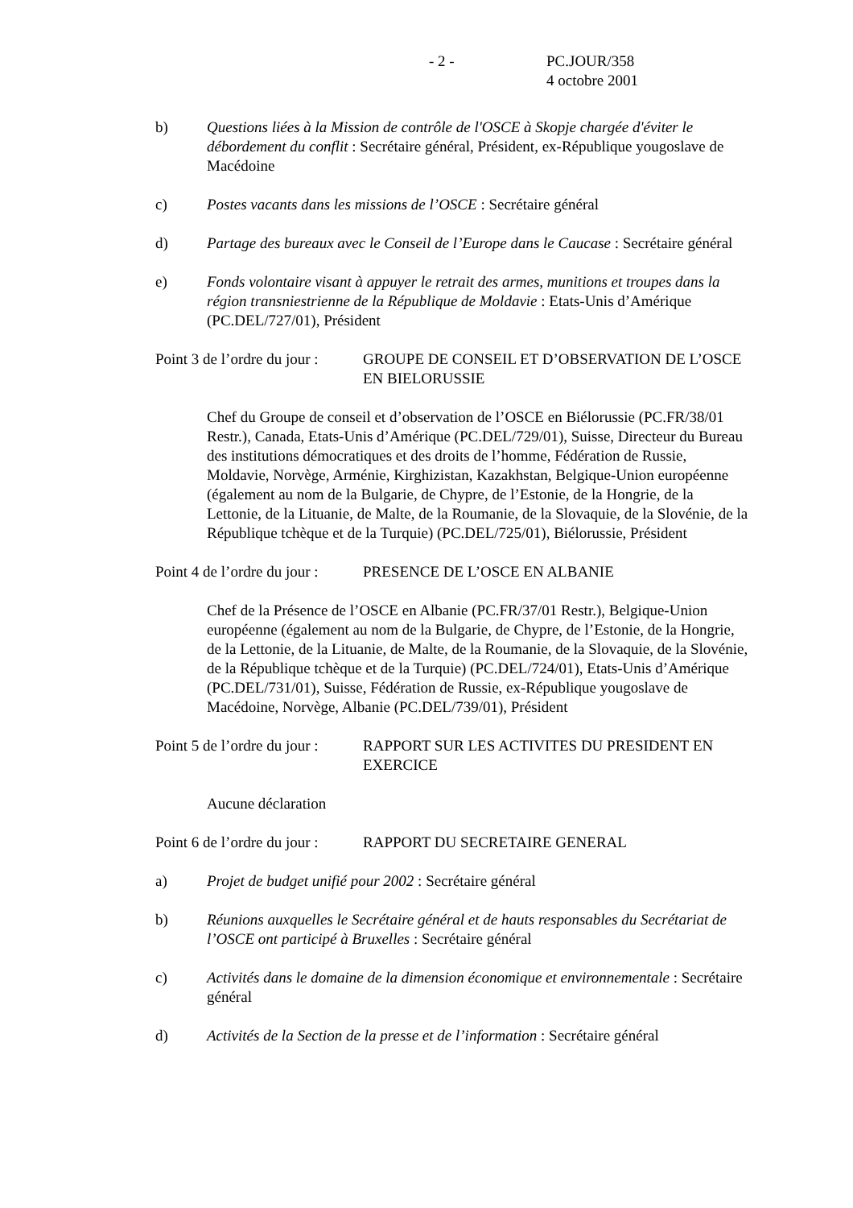- 2 - PC.JOUR/358
4 octobre 2001
b) Questions liées à la Mission de contrôle de l'OSCE à Skopje chargée d'éviter le débordement du conflit : Secrétaire général, Président, ex-République yougoslave de Macédoine
c) Postes vacants dans les missions de l’OSCE : Secrétaire général
d) Partage des bureaux avec le Conseil de l’Europe dans le Caucase : Secrétaire général
e) Fonds volontaire visant à appuyer le retrait des armes, munitions et troupes dans la région transniestrienne de la République de Moldavie : Etats-Unis d’Amérique (PC.DEL/727/01), Président
Point 3 de l’ordre du jour :
GROUPE DE CONSEIL ET D’OBSERVATION DE L’OSCE EN BIELORUSSIE
Chef du Groupe de conseil et d’observation de l’OSCE en Biélorussie (PC.FR/38/01 Restr.), Canada, Etats-Unis d’Amérique (PC.DEL/729/01), Suisse, Directeur du Bureau des institutions démocratiques et des droits de l’homme, Fédération de Russie, Moldavie, Norvège, Arménie, Kirghizistan, Kazakhstan, Belgique-Union européenne (également au nom de la Bulgarie, de Chypre, de l’Estonie, de la Hongrie, de la Lettonie, de la Lituanie, de Malte, de la Roumanie, de la Slovaquie, de la Slovénie, de la République tchèque et de la Turquie) (PC.DEL/725/01), Biélorussie, Président
Point 4 de l’ordre du jour :
PRESENCE DE L’OSCE EN ALBANIE
Chef de la Présence de l’OSCE en Albanie (PC.FR/37/01 Restr.), Belgique-Union européenne (également au nom de la Bulgarie, de Chypre, de l’Estonie, de la Hongrie, de la Lettonie, de la Lituanie, de Malte, de la Roumanie, de la Slovaquie, de la Slovénie, de la République tchèque et de la Turquie) (PC.DEL/724/01), Etats-Unis d’Amérique (PC.DEL/731/01), Suisse, Fédération de Russie, ex-République yougoslave de Macédoine, Norvège, Albanie (PC.DEL/739/01), Président
Point 5 de l’ordre du jour :
RAPPORT SUR LES ACTIVITES DU PRESIDENT EN EXERCICE
Aucune déclaration
Point 6 de l’ordre du jour :
RAPPORT DU SECRETAIRE GENERAL
a) Projet de budget unifié pour 2002 : Secrétaire général
b) Réunions auxquelles le Secrétaire général et de hauts responsables du Secrétariat de l’OSCE ont participé à Bruxelles : Secrétaire général
c) Activités dans le domaine de la dimension économique et environnementale : Secrétaire général
d) Activités de la Section de la presse et de l’information : Secrétaire général